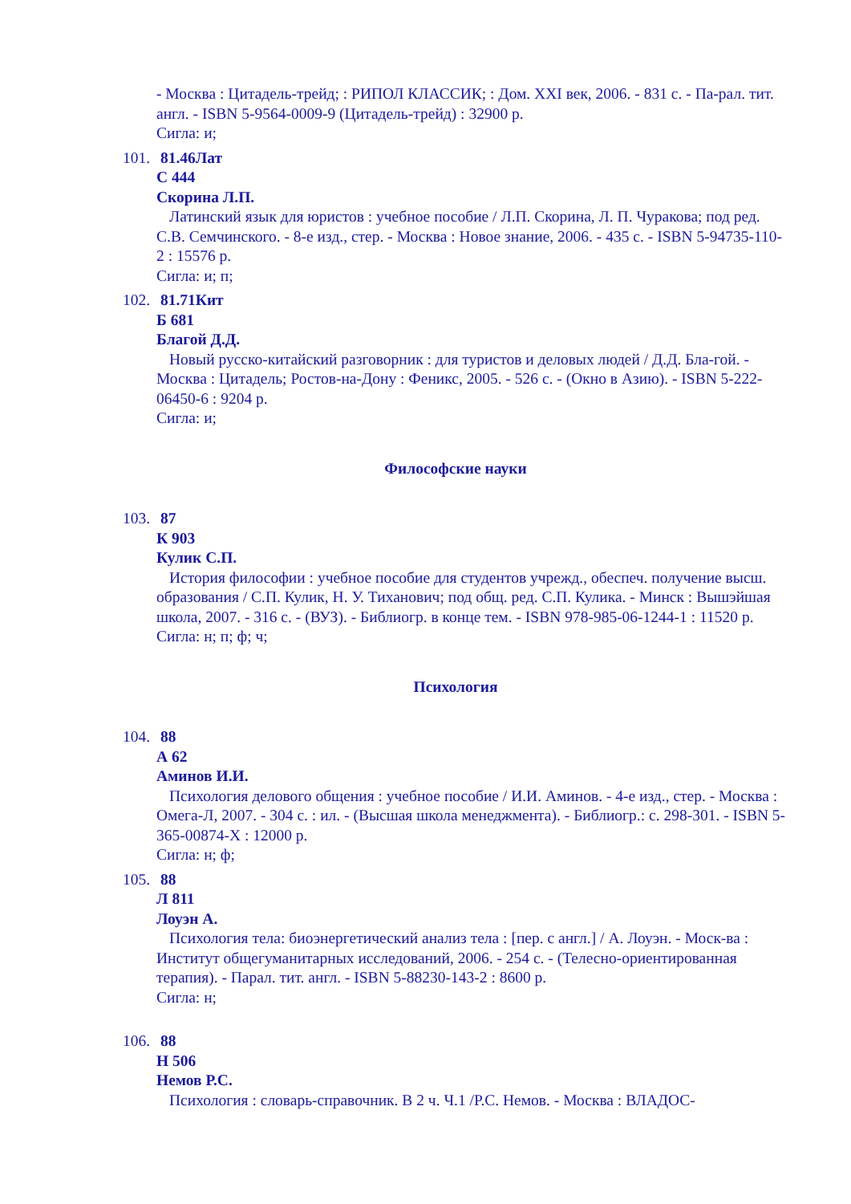- Москва : Цитадель-трейд; : РИПОЛ КЛАССИК; : Дом. XXI век, 2006. - 831 с. - Па-рал. тит. англ. - ISBN 5-9564-0009-9 (Цитадель-трейд) : 32900 р.
Сигла: и;
101. 81.46Лат
С 444
Скорина Л.П.
Латинский язык для юристов : учебное пособие / Л.П. Скорина, Л. П. Чуракова; под ред. С.В. Семчинского. - 8-е изд., стер. - Москва : Новое знание, 2006. - 435 с. - ISBN 5-94735-110-2 : 15576 р.
Сигла: и; п;
102. 81.71Кит
Б 681
Благой Д.Д.
Новый русско-китайский разговорник : для туристов и деловых людей / Д.Д. Бла-гой. - Москва : Цитадель; Ростов-на-Дону : Феникс, 2005. - 526 с. - (Окно в Азию). - ISBN 5-222-06450-6 : 9204 р.
Сигла: и;
Философские науки
103. 87
К 903
Кулик С.П.
История философии : учебное пособие для студентов учрежд., обеспеч. получение высш. образования / С.П. Кулик, Н. У. Тиханович; под общ. ред. С.П. Кулика. - Минск : Вышэйшая школа, 2007. - 316 с. - (ВУЗ). - Библиогр. в конце тем. - ISBN 978-985-06-1244-1 : 11520 р.
Сигла: н; п; ф; ч;
Психология
104. 88
А 62
Аминов И.И.
Психология делового общения : учебное пособие / И.И. Аминов. - 4-е изд., стер. - Москва : Омега-Л, 2007. - 304 с. : ил. - (Высшая школа менеджмента). - Библиогр.: с. 298-301. - ISBN 5-365-00874-X : 12000 р.
Сигла: н; ф;
105. 88
Л 811
Лоуэн А.
Психология тела: биоэнергетический анализ тела : [пер. с англ.] / А. Лоуэн. - Моск-ва : Институт общегуманитарных исследований, 2006. - 254 с. - (Телесно-ориентированная терапия). - Парал. тит. англ. - ISBN 5-88230-143-2 : 8600 р.
Сигла: н;
106. 88
Н 506
Немов Р.С.
Психология : словарь-справочник. В 2 ч. Ч.1 /Р.С. Немов. - Москва : ВЛАДОС-